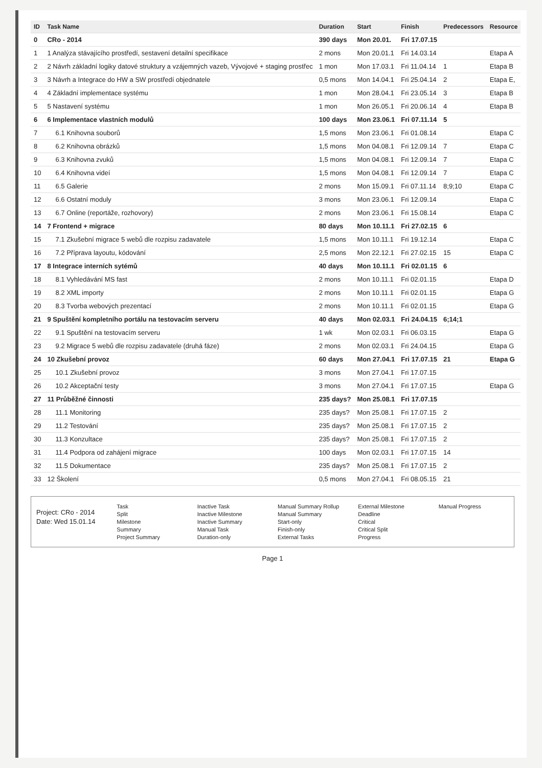| ID | Task Name | Duration | Start | Finish | Predecessors | Resource |
| --- | --- | --- | --- | --- | --- | --- |
| 0 | CRo - 2014 | 390 days | Mon 20.01. | Fri 17.07.15 | | |
| 1 | 1 Analýza stávajícího prostředí, sestavení detailní specifikace | 2 mons | Mon 20.01.1 | Fri 14.03.14 | | Etapa A |
| 2 | 2 Návrh základní logiky datové struktury a vzájemných vazeb, Vývojové + staging prostřec | 1 mon | Mon 17.03.1 | Fri 11.04.14 | 1 | Etapa B |
| 3 | 3 Návrh a Integrace do HW a SW prostředí objednatele | 0,5 mons | Mon 14.04.1 | Fri 25.04.14 | 2 | Etapa E, |
| 4 | 4 Základní implementace systému | 1 mon | Mon 28.04.1 | Fri 23.05.14 | 3 | Etapa B |
| 5 | 5 Nastavení systému | 1 mon | Mon 26.05.1 | Fri 20.06.14 | 4 | Etapa B |
| 6 | 6 Implementace vlastních modulů | 100 days | Mon 23.06.1 | Fri 07.11.14 | 5 | |
| 7 | 6.1 Knihovna souborů | 1,5 mons | Mon 23.06.1 | Fri 01.08.14 | | Etapa C |
| 8 | 6.2 Knihovna obrázků | 1,5 mons | Mon 04.08.1 | Fri 12.09.14 | 7 | Etapa C |
| 9 | 6.3 Knihovna zvuků | 1,5 mons | Mon 04.08.1 | Fri 12.09.14 | 7 | Etapa C |
| 10 | 6.4 Knihovna videí | 1,5 mons | Mon 04.08.1 | Fri 12.09.14 | 7 | Etapa C |
| 11 | 6.5 Galerie | 2 mons | Mon 15.09.1 | Fri 07.11.14 | 8;9;10 | Etapa C |
| 12 | 6.6 Ostatní moduly | 3 mons | Mon 23.06.1 | Fri 12.09.14 | | Etapa C |
| 13 | 6.7 Online (reportáže, rozhovory) | 2 mons | Mon 23.06.1 | Fri 15.08.14 | | Etapa C |
| 14 | 7 Frontend + migrace | 80 days | Mon 10.11.1 | Fri 27.02.15 | 6 | |
| 15 | 7.1 Zkušební migrace 5 webů dle rozpisu zadavatele | 1,5 mons | Mon 10.11.1 | Fri 19.12.14 | | Etapa C |
| 16 | 7.2 Příprava layoutu, kódování | 2,5 mons | Mon 22.12.1 | Fri 27.02.15 | 15 | Etapa C |
| 17 | 8 Integrace interních sytémů | 40 days | Mon 10.11.1 | Fri 02.01.15 | 6 | |
| 18 | 8.1 Vyhledávání MS fast | 2 mons | Mon 10.11.1 | Fri 02.01.15 | | Etapa D |
| 19 | 8.2 XML importy | 2 mons | Mon 10.11.1 | Fri 02.01.15 | | Etapa G |
| 20 | 8.3 Tvorba webových prezentací | 2 mons | Mon 10.11.1 | Fri 02.01.15 | | Etapa G |
| 21 | 9 Spuštění kompletního portálu na testovacím serveru | 40 days | Mon 02.03.1 | Fri 24.04.15 | 6;14;1 | |
| 22 | 9.1 Spuštění na testovacím serveru | 1 wk | Mon 02.03.1 | Fri 06.03.15 | | Etapa G |
| 23 | 9.2 Migrace 5 webů dle rozpisu zadavatele (druhá fáze) | 2 mons | Mon 02.03.1 | Fri 24.04.15 | | Etapa G |
| 24 | 10 Zkušební provoz | 60 days | Mon 27.04.1 | Fri 17.07.15 | 21 | Etapa G |
| 25 | 10.1 Zkušební provoz | 3 mons | Mon 27.04.1 | Fri 17.07.15 | | |
| 26 | 10.2 Akceptační testy | 3 mons | Mon 27.04.1 | Fri 17.07.15 | | Etapa G |
| 27 | 11 Průběžné činnosti | 235 days? | Mon 25.08.1 | Fri 17.07.15 | | |
| 28 | 11.1 Monitoring | 235 days? | Mon 25.08.1 | Fri 17.07.15 | 2 | |
| 29 | 11.2 Testování | 235 days? | Mon 25.08.1 | Fri 17.07.15 | 2 | |
| 30 | 11.3 Konzultace | 235 days? | Mon 25.08.1 | Fri 17.07.15 | 2 | |
| 31 | 11.4 Podpora od zahájení migrace | 100 days | Mon 02.03.1 | Fri 17.07.15 | 14 | |
| 32 | 11.5 Dokumentace | 235 days? | Mon 25.08.1 | Fri 17.07.15 | 2 | |
| 33 | 12 Školení | 0,5 mons | Mon 27.04.1 | Fri 08.05.15 | 21 | |
Project: CRo - 2014
Date: Wed 15.01.14
Task
Split
Milestone
Summary
Project Summary
Inactive Task
Inactive Milestone
Inactive Summary
Manual Task
Duration-only
Manual Summary Rollup
Manual Summary
Start-only
Finish-only
External Tasks
External Milestone
Deadline
Critical
Critical Split
Progress
Manual Progress
Page 1